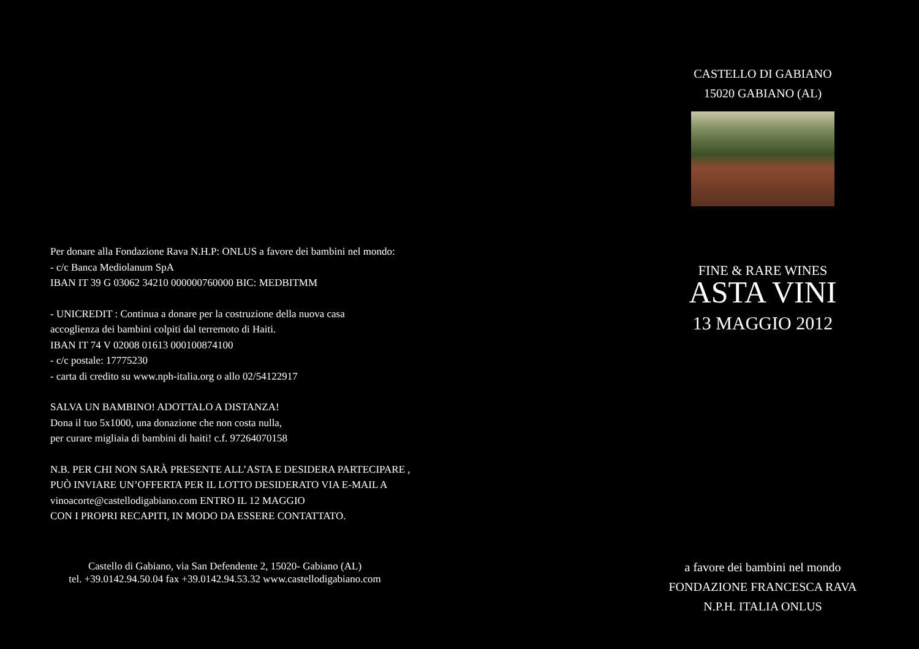Per donare alla Fondazione Rava N.H.P: ONLUS a favore dei bambini nel mondo:
- c/c Banca Mediolanum SpA
IBAN IT 39 G 03062 34210 000000760000 BIC: MEDBITMM
- UNICREDIT : Continua a donare per la costruzione della nuova casa
accoglienza dei bambini colpiti dal terremoto di Haiti.
IBAN IT 74 V 02008 01613 000100874100
- c/c postale: 17775230
- carta di credito su www.nph-italia.org o allo 02/54122917
SALVA UN BAMBINO! ADOTTALO A DISTANZA!
Dona il tuo 5x1000, una donazione che non costa nulla,
per curare migliaia di bambini di haiti! c.f. 97264070158
N.B. PER CHI NON SARÀ PRESENTE ALL’ASTA E DESIDERA PARTECIPARE ,
PUÒ INVIARE UN’OFFERTA PER IL LOTTO DESIDERATO VIA E-MAIL A
vinoacorte@castellodigabiano.com ENTRO IL 12 MAGGIO
CON I PROPRI RECAPITI, IN MODO DA ESSERE CONTATTATO.
Castello di Gabiano, via San Defendente 2, 15020- Gabiano (AL)
tel. +39.0142.94.50.04 fax +39.0142.94.53.32 www.castellodigabiano.com
CASTELLO DI GABIANO
15020 GABIANO (AL)
FINE & RARE WINES
ASTA VINI
13 MAGGIO 2012
a favore dei bambini nel mondo
FONDAZIONE FRANCESCA RAVA
N.P.H. ITALIA ONLUS